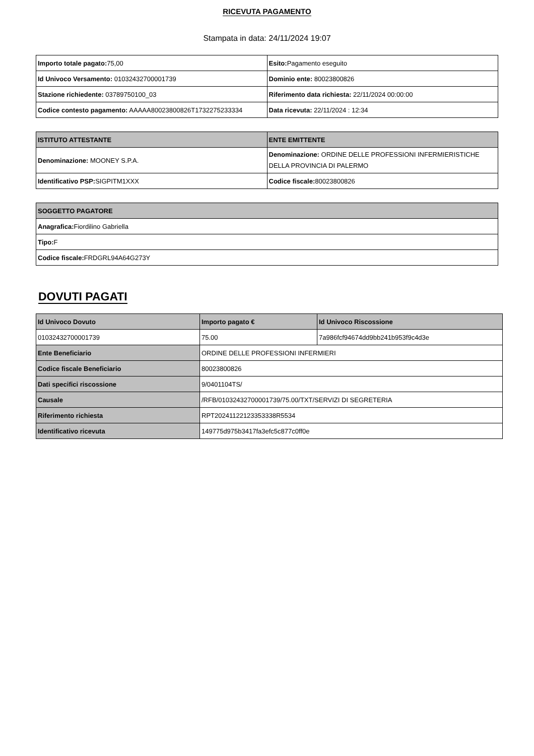RICEVUTA PAGAMENTO
Stampata in data: 24/11/2024 19:07
| Importo totale pagato: 75,00 | Esito: Pagamento eseguito |
| Id Univoco Versamento: 01032432700001739 | Dominio ente: 80023800826 |
| Stazione richiedente: 03789750100_03 | Riferimento data richiesta: 22/11/2024 00:00:00 |
| Codice contesto pagamento: AAAAA80023800826T1732275233334 | Data ricevuta: 22/11/2024 : 12:34 |
| ISTITUTO ATTESTANTE | ENTE EMITTENTE |
| --- | --- |
| Denominazione: MOONEY S.P.A. | Denominazione: ORDINE DELLE PROFESSIONI INFERMIERISTICHE DELLA PROVINCIA DI PALERMO |
| Identificativo PSP: SIGPITM1XXX | Codice fiscale: 80023800826 |
| SOGGETTO PAGATORE |
| --- |
| Anagrafica: Fiordilino Gabriella |
| Tipo: F |
| Codice fiscale: FRDGRL94A64G273Y |
DOVUTI PAGATI
| Id Univoco Dovuto | Importo pagato € | Id Univoco Riscossione |
| --- | --- | --- |
| 01032432700001739 | 75.00 | 7a986fcf94674dd9bb241b953f9c4d3e |
| Ente Beneficiario | ORDINE DELLE PROFESSIONI INFERMIERI | |
| Codice fiscale Beneficiario | 80023800826 | |
| Dati specifici riscossione | 9/0401104TS/ | |
| Causale | /RFB/01032432700001739/75.00/TXT/SERVIZI DI SEGRETERIA | |
| Riferimento richiesta | RPT20241122123353338R5534 | |
| Identificativo ricevuta | 149775d975b3417fa3efc5c877c0ff0e | |